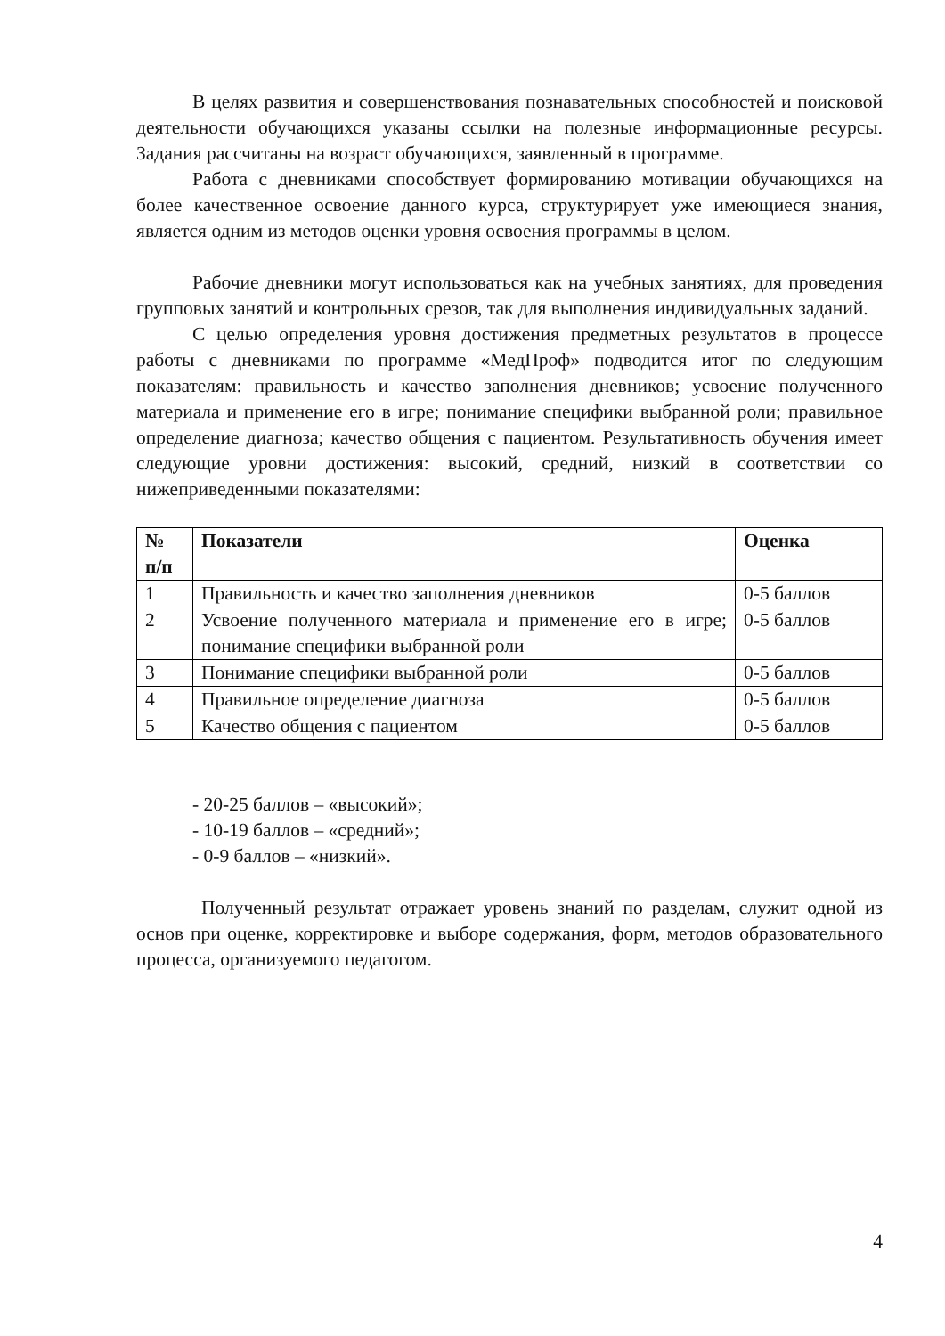В целях развития и совершенствования познавательных способностей и поисковой деятельности обучающихся указаны ссылки на полезные информационные ресурсы. Задания рассчитаны на возраст обучающихся, заявленный в программе.
Работа с дневниками способствует формированию мотивации обучающихся на более качественное освоение данного курса, структурирует уже имеющиеся знания, является одним из методов оценки уровня освоения программы в целом.
Рабочие дневники могут использоваться как на учебных занятиях, для проведения групповых занятий и контрольных срезов, так для выполнения индивидуальных заданий.
С целью определения уровня достижения предметных результатов в процессе работы с дневниками по программе «МедПроф» подводится итог по следующим показателям: правильность и качество заполнения дневников; усвоение полученного материала и применение его в игре; понимание специфики выбранной роли; правильное определение диагноза; качество общения с пациентом. Результативность обучения имеет следующие уровни достижения: высокий, средний, низкий в соответствии со нижеприведенными показателями:
| № п/п | Показатели | Оценка |
| --- | --- | --- |
| 1 | Правильность и качество заполнения дневников | 0-5 баллов |
| 2 | Усвоение полученного материала и применение его в игре; понимание специфики выбранной роли | 0-5 баллов |
| 3 | Понимание специфики выбранной роли | 0-5 баллов |
| 4 | Правильное определение диагноза | 0-5 баллов |
| 5 | Качество общения с пациентом | 0-5 баллов |
- 20-25 баллов – «высокий»;
- 10-19 баллов – «средний»;
- 0-9 баллов – «низкий».
Полученный результат отражает уровень знаний по разделам, служит одной из основ при оценке, корректировке и выборе содержания, форм, методов образовательного процесса, организуемого педагогом.
4